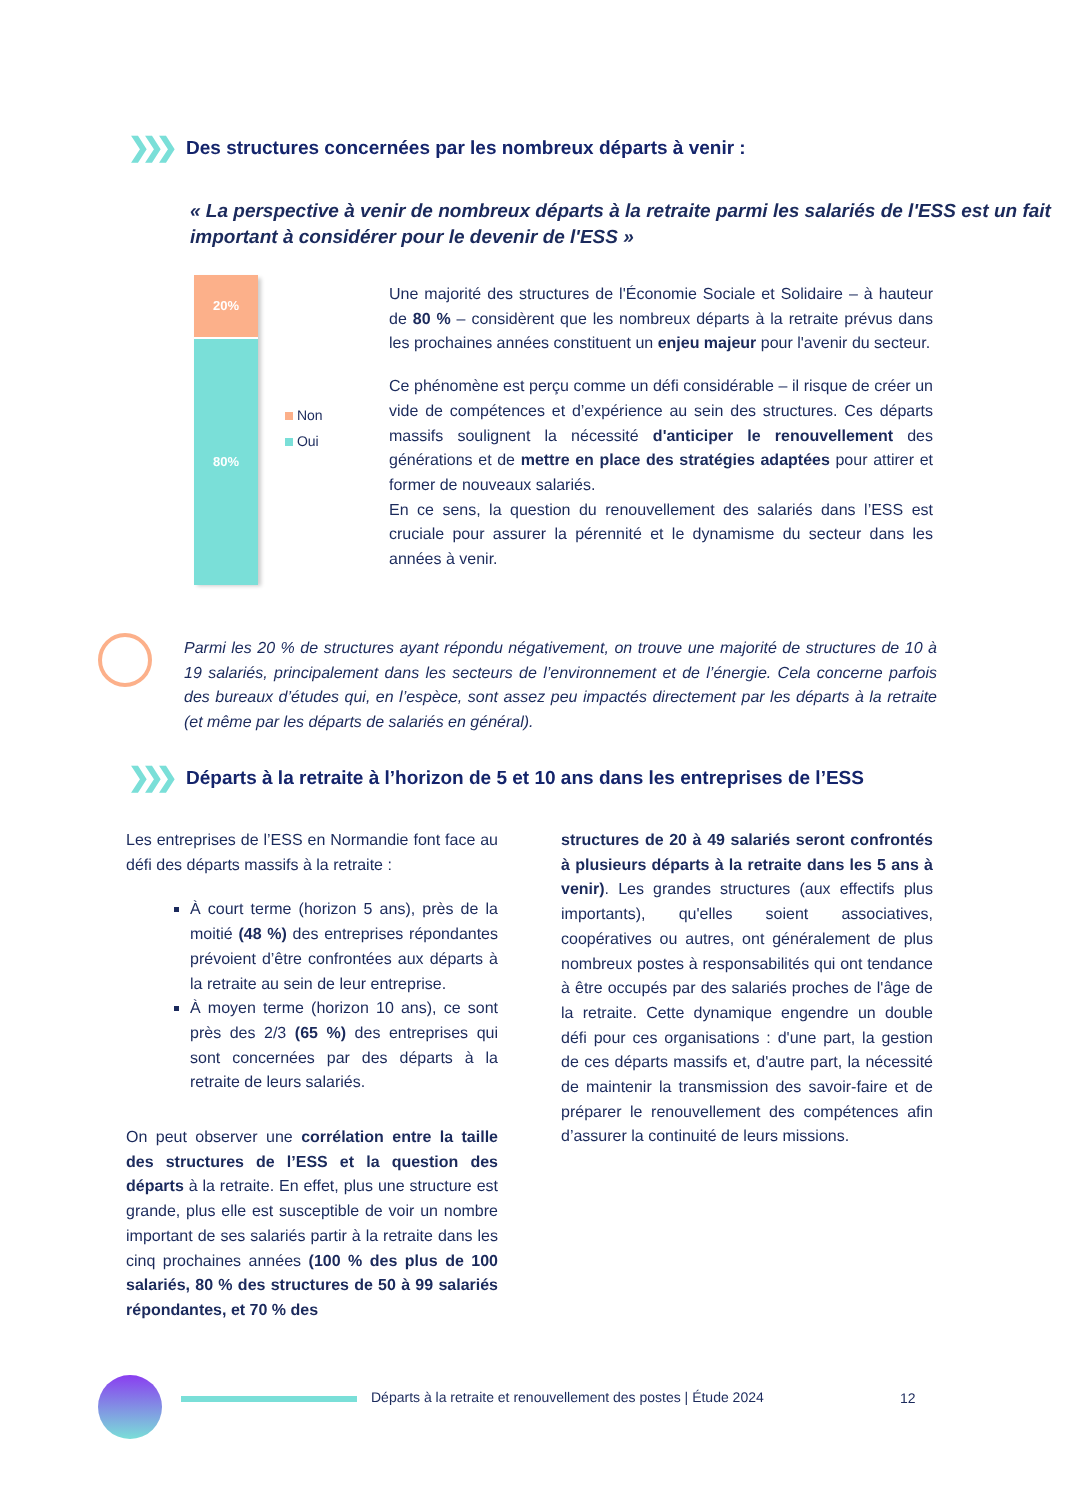❯❯❯ Des structures concernées par les nombreux départs à venir :
« La perspective à venir de nombreux départs à la retraite parmi les salariés de l'ESS est un fait important à considérer pour le devenir de l'ESS »
20%
80%
Non
Oui
Une majorité des structures de l'Économie Sociale et Solidaire – à hauteur de 80 % – considèrent que les nombreux départs à la retraite prévus dans les prochaines années constituent un enjeu majeur pour l'avenir du secteur.
Ce phénomène est perçu comme un défi considérable – il risque de créer un vide de compétences et d’expérience au sein des structures. Ces départs massifs soulignent la nécessité d'anticiper le renouvellement des générations et de mettre en place des stratégies adaptées pour attirer et former de nouveaux salariés.
En ce sens, la question du renouvellement des salariés dans l’ESS est cruciale pour assurer la pérennité et le dynamisme du secteur dans les années à venir.
Parmi les 20 % de structures ayant répondu négativement, on trouve une majorité de structures de 10 à 19 salariés, principalement dans les secteurs de l’environnement et de l’énergie. Cela concerne parfois des bureaux d’études qui, en l’espèce, sont assez peu impactés directement par les départs à la retraite (et même par les départs de salariés en général).
❯❯❯ Départs à la retraite à l’horizon de 5 et 10 ans dans les entreprises de l’ESS
Les entreprises de l’ESS en Normandie font face au défi des départs massifs à la retraite :
À court terme (horizon 5 ans), près de la moitié (48 %) des entreprises répondantes prévoient d’être confrontées aux départs à la retraite au sein de leur entreprise.
À moyen terme (horizon 10 ans), ce sont près des 2/3 (65 %) des entreprises qui sont concernées par des départs à la retraite de leurs salariés.
On peut observer une corrélation entre la taille des structures de l’ESS et la question des départs à la retraite. En effet, plus une structure est grande, plus elle est susceptible de voir un nombre important de ses salariés partir à la retraite dans les cinq prochaines années (100 % des plus de 100 salariés, 80 % des structures de 50 à 99 salariés répondantes, et 70 % des
structures de 20 à 49 salariés seront confrontés à plusieurs départs à la retraite dans les 5 ans à venir). Les grandes structures (aux effectifs plus importants), qu'elles soient associatives, coopératives ou autres, ont généralement de plus nombreux postes à responsabilités qui ont tendance à être occupés par des salariés proches de l'âge de la retraite. Cette dynamique engendre un double défi pour ces organisations : d'une part, la gestion de ces départs massifs et, d'autre part, la nécessité de maintenir la transmission des savoir-faire et de préparer le renouvellement des compétences afin d’assurer la continuité de leurs missions.
Départs à la retraite et renouvellement des postes | Étude 2024
12